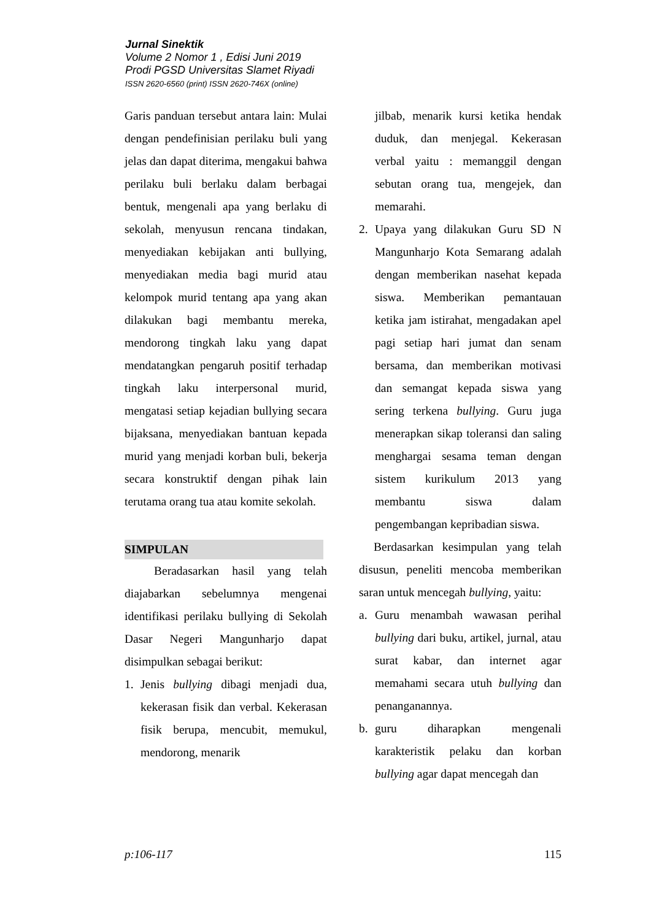Jurnal Sinektik
Volume 2 Nomor 1 , Edisi Juni 2019
Prodi PGSD Universitas Slamet Riyadi
ISSN 2620-6560 (print) ISSN 2620-746X (online)
Garis panduan tersebut antara lain: Mulai dengan pendefinisian perilaku buli yang jelas dan dapat diterima, mengakui bahwa perilaku buli berlaku dalam berbagai bentuk, mengenali apa yang berlaku di sekolah, menyusun rencana tindakan, menyediakan kebijakan anti bullying, menyediakan media bagi murid atau kelompok murid tentang apa yang akan dilakukan bagi membantu mereka, mendorong tingkah laku yang dapat mendatangkan pengaruh positif terhadap tingkah laku interpersonal murid, mengatasi setiap kejadian bullying secara bijaksana, menyediakan bantuan kepada murid yang menjadi korban buli, bekerja secara konstruktif dengan pihak lain terutama orang tua atau komite sekolah.
SIMPULAN
Beradasarkan hasil yang telah diajabarkan sebelumnya mengenai identifikasi perilaku bullying di Sekolah Dasar Negeri Mangunharjo dapat disimpulkan sebagai berikut:
1. Jenis bullying dibagi menjadi dua, kekerasan fisik dan verbal. Kekerasan fisik berupa, mencubit, memukul, mendorong, menarik
jilbab, menarik kursi ketika hendak duduk, dan menjegal. Kekerasan verbal yaitu : memanggil dengan sebutan orang tua, mengejek, dan memarahi.
2. Upaya yang dilakukan Guru SD N Mangunharjo Kota Semarang adalah dengan memberikan nasehat kepada siswa. Memberikan pemantauan ketika jam istirahat, mengadakan apel pagi setiap hari jumat dan senam bersama, dan memberikan motivasi dan semangat kepada siswa yang sering terkena bullying. Guru juga menerapkan sikap toleransi dan saling menghargai sesama teman dengan sistem kurikulum 2013 yang membantu siswa dalam pengembangan kepribadian siswa.
Berdasarkan kesimpulan yang telah disusun, peneliti mencoba memberikan saran untuk mencegah bullying, yaitu:
a. Guru menambah wawasan perihal bullying dari buku, artikel, jurnal, atau surat kabar, dan internet agar memahami secara utuh bullying dan penanganannya.
b. guru diharapkan mengenali karakteristik pelaku dan korban bullying agar dapat mencegah dan
p:106-117 115